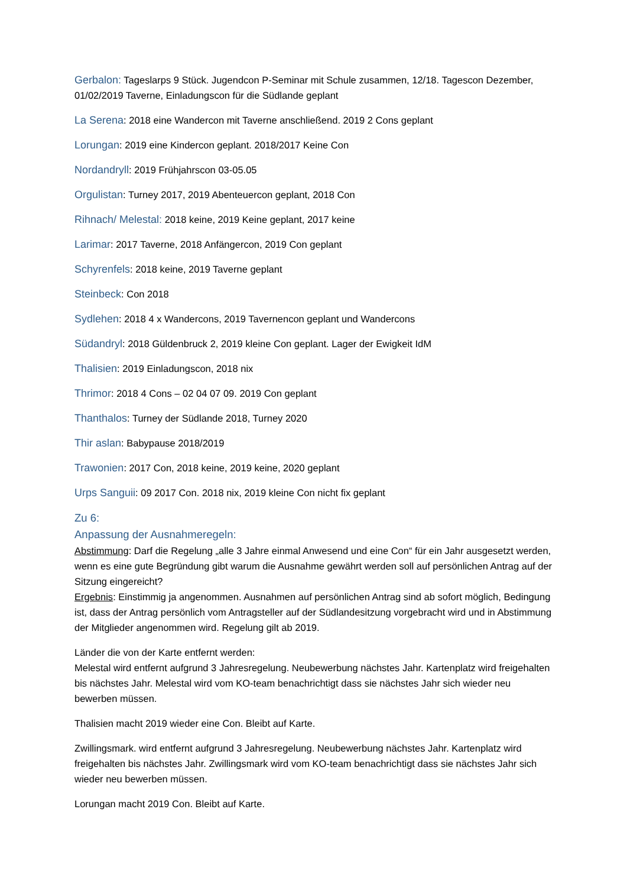Gerbalon: Tageslarps 9 Stück. Jugendcon P-Seminar mit Schule zusammen, 12/18. Tagescon Dezember, 01/02/2019 Taverne, Einladungscon für die Südlande geplant
La Serena: 2018 eine Wandercon mit Taverne anschließend. 2019 2 Cons geplant
Lorungan: 2019 eine Kindercon geplant. 2018/2017 Keine Con
Nordandryll: 2019 Frühjahrscon 03-05.05
Orgulistan: Turney 2017, 2019 Abenteuercon geplant, 2018 Con
Rihnach/ Melestal: 2018 keine, 2019 Keine geplant, 2017 keine
Larimar: 2017 Taverne, 2018 Anfängercon, 2019 Con geplant
Schyrenfels: 2018 keine, 2019 Taverne geplant
Steinbeck: Con 2018
Sydlehen: 2018 4 x Wandercons, 2019 Tavernencon geplant und Wandercons
Südandryl: 2018 Güldenbruck 2, 2019 kleine Con geplant. Lager der Ewigkeit IdM
Thalisien: 2019 Einladungscon, 2018 nix
Thrimor: 2018 4 Cons – 02 04 07 09. 2019 Con geplant
Thanthalos: Turney der Südlande 2018, Turney 2020
Thir aslan: Babypause 2018/2019
Trawonien: 2017 Con, 2018 keine, 2019 keine, 2020 geplant
Urps Sanguii: 09 2017 Con. 2018 nix, 2019 kleine Con nicht fix geplant
Zu 6:
Anpassung der Ausnahmeregeln:
Abstimmung: Darf die Regelung „alle 3 Jahre einmal Anwesend und eine Con“ für ein Jahr ausgesetzt werden, wenn es eine gute Begründung gibt warum die Ausnahme gewährt werden soll auf persönlichen Antrag auf der Sitzung eingereicht?
Ergebnis: Einstimmig ja angenommen. Ausnahmen auf persönlichen Antrag sind ab sofort möglich, Bedingung ist, dass der Antrag persönlich vom Antragsteller auf der Südlandesitzung vorgebracht wird und in Abstimmung der Mitglieder angenommen wird. Regelung gilt ab 2019.
Länder die von der Karte entfernt werden:
Melestal wird entfernt aufgrund 3 Jahresregelung. Neubewerbung nächstes Jahr. Kartenplatz wird freigehalten bis nächstes Jahr. Melestal wird vom KO-team benachrichtigt dass sie nächstes Jahr sich wieder neu bewerben müssen.
Thalisien macht 2019 wieder eine Con. Bleibt auf Karte.
Zwillingsmark. wird entfernt aufgrund 3 Jahresregelung. Neubewerbung nächstes Jahr. Kartenplatz wird freigehalten bis nächstes Jahr. Zwillingsmark wird vom KO-team benachrichtigt dass sie nächstes Jahr sich wieder neu bewerben müssen.
Lorungan macht 2019 Con. Bleibt auf Karte.